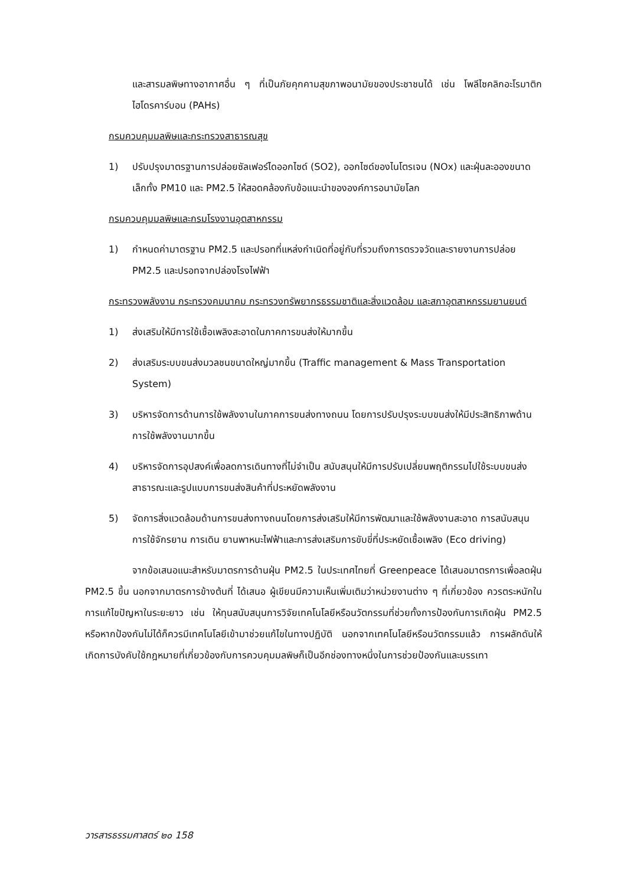และสารมลพิษทางอากาศอื่น ๆ ที่เป็นภัยคุกคามสุขภาพอนามัยของประชาชนได้ เช่น โพลีไซคลิกอะโรมาติกไฮโดรคาร์บอน (PAHs)
กรมควบคุมมลพิษและกระทรวงสาธารณสุข
1) ปรับปรุงมาตรฐานการปล่อยซัลเฟอร์ไดออกไซด์ (SO2), ออกไซด์ของไนโตรเจน (NOx) และฝุ่นละอองขนาดเล็กทั้ง PM10 และ PM2.5 ให้สอดคล้องกับข้อแนะนำขององค์การอนามัยโลก
กรมควบคุมมลพิษและกรมโรงงานอุตสาหกรรม
1) กำหนดค่ามาตรฐาน PM2.5 และปรอทที่แหล่งกำเนิดที่อยู่กับที่รวมถึงการตรวจวัดและรายงานการปล่อย PM2.5 และปรอทจากปล่องโรงไฟฟ้า
กระทรวงพลังงาน กระทรวงคมนาคม กระทรวงทรัพยากรธรรมชาติและสิ่งแวดล้อม และสภาอุตสาหกรรมยานยนต์
1) ส่งเสริมให้มีการใช้เชื้อเพลิงสะอาดในภาคการขนส่งให้มากขึ้น
2) ส่งเสริมระบบขนส่งมวลชนขนาดใหญ่มากขึ้น (Traffic management & Mass Transportation System)
3) บริหารจัดการด้านการใช้พลังงานในภาคการขนส่งทางถนน โดยการปรับปรุงระบบขนส่งให้มีประสิทธิภาพด้านการใช้พลังงานมากขึ้น
4) บริหารจัดการอุปสงค์เพื่อลดการเดินทางที่ไม่จำเป็น สนับสนุนให้มีการปรับเปลี่ยนพฤติกรรมไปใช้ระบบขนส่งสาธารณะและรูปแบบการขนส่งสินค้าที่ประหยัดพลังงาน
5) จัดการสิ่งแวดล้อมด้านการขนส่งทางถนนโดยการส่งเสริมให้มีการพัฒนาและใช้พลังงานสะอาด การสนับสนุนการใช้จักรยาน การเดิน ยานพาหนะไฟฟ้าและการส่งเสริมการขับขี่ที่ประหยัดเชื้อเพลิง (Eco driving)
จากข้อเสนอแนะสำหรับมาตรการด้านฝุ่น PM2.5 ในประเทศไทยที่ Greenpeace ได้เสนอมาตรการเพื่อลดฝุ่น PM2.5 ขึ้น นอกจากมาตรการข้างต้นที่ ได้เสนอ ผู้เขียนมีความเห็นเพิ่มเติมว่าหน่วยงานต่าง ๆ ที่เกี่ยวข้อง ควรตระหนักในการแก้ไขปัญหาในระยะยาว เช่น ให้ทุนสนับสนุนการวิจัยเทคโนโลยีหรือนวัตกรรมที่ช่วยทั้งการป้องกันการเกิดฝุ่น PM2.5 หรือหากป้องกันไม่ได้ก็ควรมีเทคโนโลยีเข้ามาช่วยแก้ไขในทางปฏิบัติ นอกจากเทคโนโลยีหรือนวัตกรรมแล้ว การผลักดันให้เกิดการบังคับใช้กฎหมายที่เกี่ยวข้องกับการควบคุมมลพิษก็เป็นอีกช่องทางหนึ่งในการช่วยป้องกันและบรรเทา
วารสารธรรมศาสตร์ ๒๐ 158